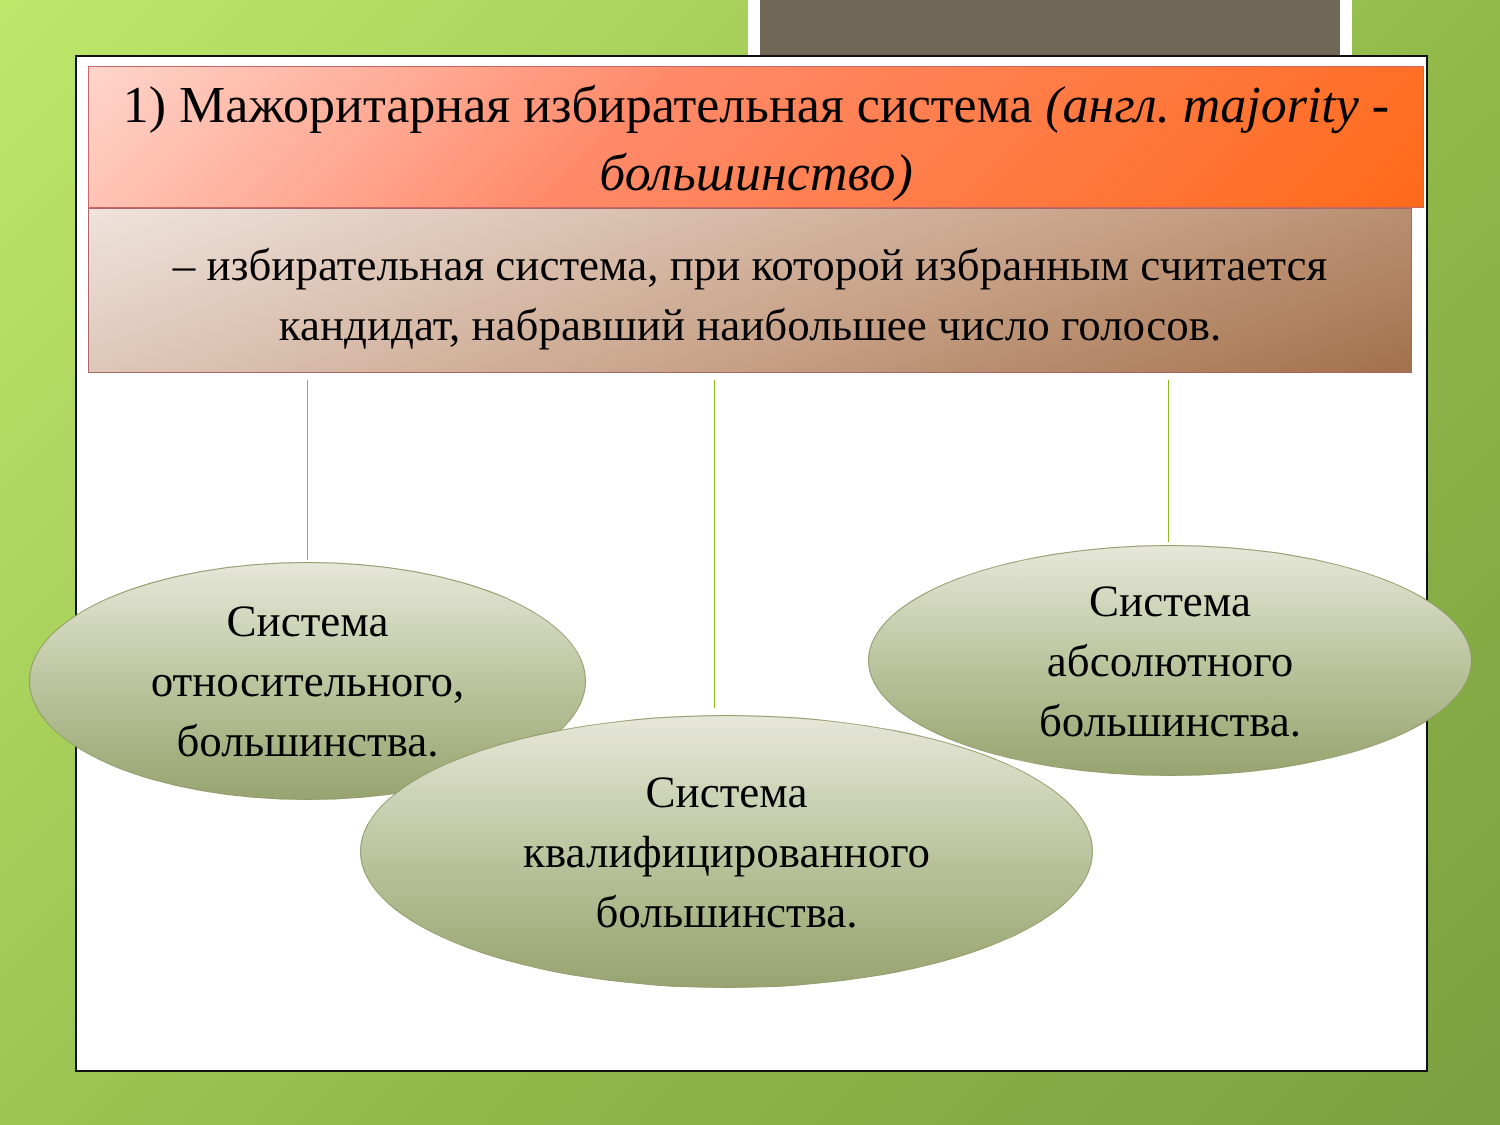1) Мажоритарная избирательная система (англ. majority - большинство)
– избирательная система, при которой избранным считается кандидат, набравший наибольшее число голосов.
Система
относительного,
большинства.
Система
абсолютного
большинства.
Система
квалифицированного
большинства.